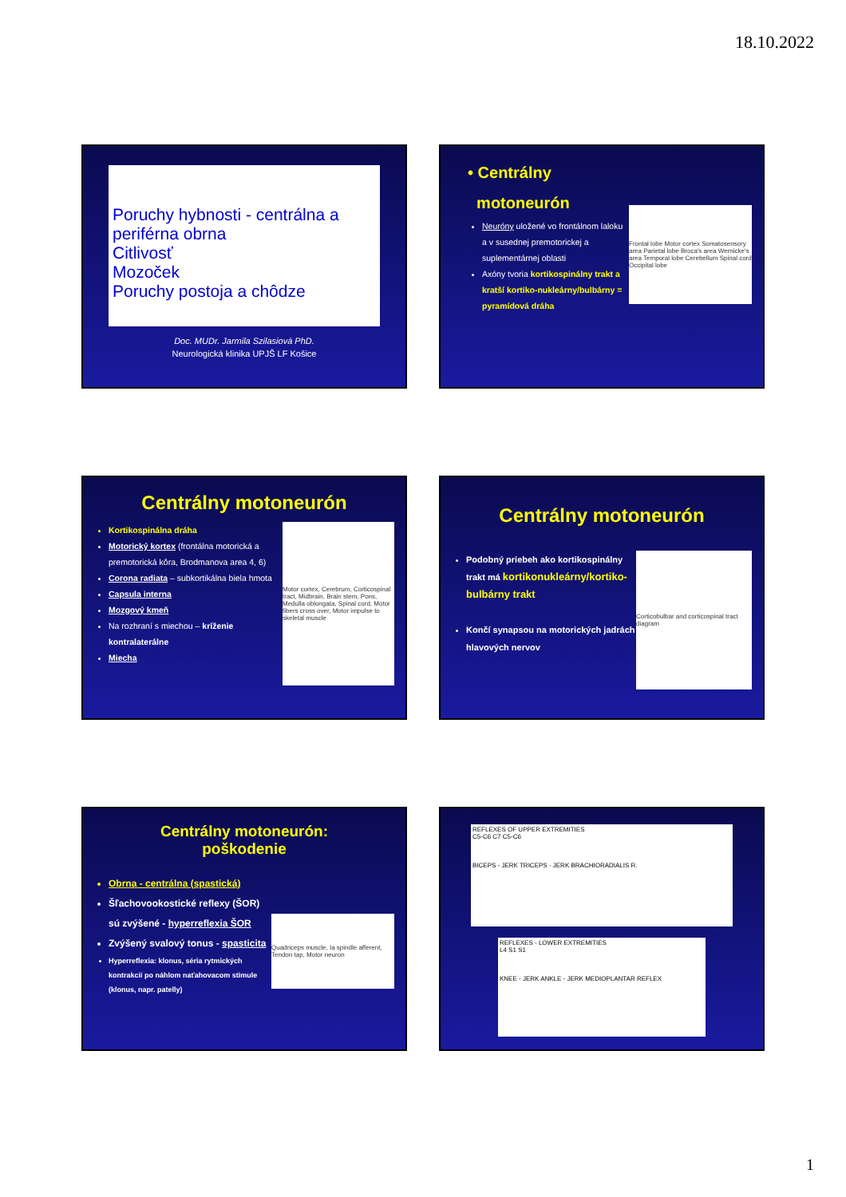18.10.2022
Poruchy hybnosti - centrálna a periférna obrna
Citlivosť
Mozoček
Poruchy postoja a chôdze
Doc. MUDr. Jarmila Szilasiová PhD.
Neurologická klinika UPJŠ LF Košice
Frontal lobe Motor cortex Somatosensory area Parietal lobe Broca's area Wernicke's area Temporal lobe Cerebellum Spinal cord Occipital lobe
• Centrálny
motoneurón
Neuróny uložené vo frontálnom laloku a v susednej premotorickej a suplementárnej oblasti
Axóny tvoria kortikospinálny trakt a kratší kortiko-nukleárny/bulbárny = pyramídová dráha
Centrálny motoneurón
Motor cortex, Cerebrum, Corticospinal tract, Midbrain, Brain stem, Pons, Medulla oblongata, Spinal cord, Motor fibers cross over, Motor impulse to skeletal muscle
Kortikospinálna dráha
Motorický kortex (frontálna motorická a premotorická kôra, Brodmanova area 4, 6)
Corona radiata – subkortikálna biela hmota
Capsula interna
Mozgový kmeň
Na rozhraní s miechou – kríženie kontralaterálne
Miecha
Centrálny motoneurón
Corticobulbar and corticospinal tract diagram
Podobný priebeh ako kortikospinálny trakt má kortikonukleárny/kortiko-bulbárny trakt
Končí synapsou na motorických jadrách hlavových nervov
Centrálny motoneurón:
poškodenie
Quadriceps muscle, Ia spindle afferent, Tendon tap, Motor neuron
Obrna - centrálna (spastická)
Šľachovookostické reflexy (ŠOR) sú zvýšené - hyperreflexia ŠOR
Zvýšený svalový tonus - spasticita
Hyperreflexia: klonus, séria rytmických kontrakcií po náhlom naťahovacom stimule (klonus, napr. patelly)
REFLEXES OF UPPER EXTREMITIES
C5-C6 C7 C5-C6
BICEPS - JERK TRICEPS - JERK BRACHIORADIALIS R.
REFLEXES - LOWER EXTREMITIES
L4 S1 S1
KNEE - JERK ANKLE - JERK MEDIOPLANTAR REFLEX
1